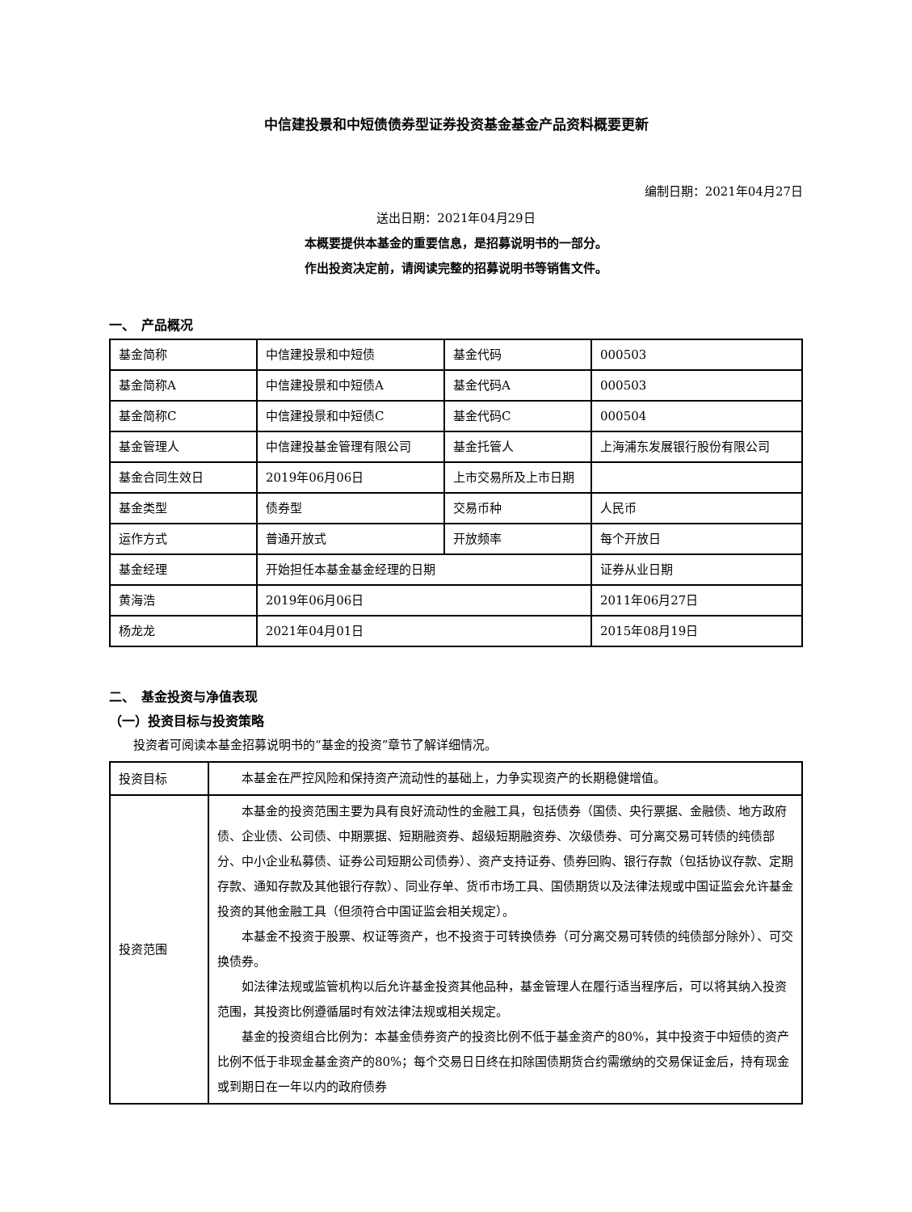中信建投景和中短债债券型证券投资基金基金产品资料概要更新
编制日期：2021年04月27日
送出日期：2021年04月29日
本概要提供本基金的重要信息，是招募说明书的一部分。
作出投资决定前，请阅读完整的招募说明书等销售文件。
一、　产品概况
| 基金简称 | 中信建投景和中短债 | 基金代码 | 000503 |
| 基金简称A | 中信建投景和中短债A | 基金代码A | 000503 |
| 基金简称C | 中信建投景和中短债C | 基金代码C | 000504 |
| 基金管理人 | 中信建投基金管理有限公司 | 基金托管人 | 上海浦东发展银行股份有限公司 |
| 基金合同生效日 | 2019年06月06日 | 上市交易所及上市日期 | |
| 基金类型 | 债券型 | 交易币种 | 人民币 |
| 运作方式 | 普通开放式 | 开放频率 | 每个开放日 |
| 基金经理 | 开始担任本基金基金经理的日期 | | 证券从业日期 |
| 黄海浩 | 2019年06月06日 | | 2011年06月27日 |
| 杨龙龙 | 2021年04月01日 | | 2015年08月19日 |
二、　基金投资与净值表现
（一）投资目标与投资策略
投资者可阅读本基金招募说明书的“基金的投资”章节了解详细情况。
| 投资目标 | 本基金在严控风险和保持资产流动性的基础上，力争实现资产的长期稳健增值。 |
| 投资范围 | 本基金的投资范围主要为具有良好流动性的金融工具，包括债券（国债、央行票据、金融债、地方政府债、企业债、公司债、中期票据、短期融资券、超级短期融资券、次级债券、可分离交易可转债的纯债部分、中小企业私募债、证券公司短期公司债券）、资产支持证券、债券回购、银行存款（包括协议存款、定期存款、通知存款及其他银行存款）、同业存单、货币市场工具、国债期货以及法律法规或中国证监会允许基金投资的其他金融工具（但须符合中国证监会相关规定）。 本基金不投资于股票、权证等资产，也不投资于可转换债券（可分离交易可转债的纯债部分除外）、可交换债券。 如法律法规或监管机构以后允许基金投资其他品种，基金管理人在履行适当程序后，可以将其纳入投资范围，其投资比例遵循届时有效法律法规或相关规定。 基金的投资组合比例为：本基金债券资产的投资比例不低于基金资产的80%，其中投资于中短债的资产比例不低于非现金基金资产的80%；每个交易日日终在扣除国债期货合约需缴纳的交易保证金后，持有现金或到期日在一年以内的政府债券 |